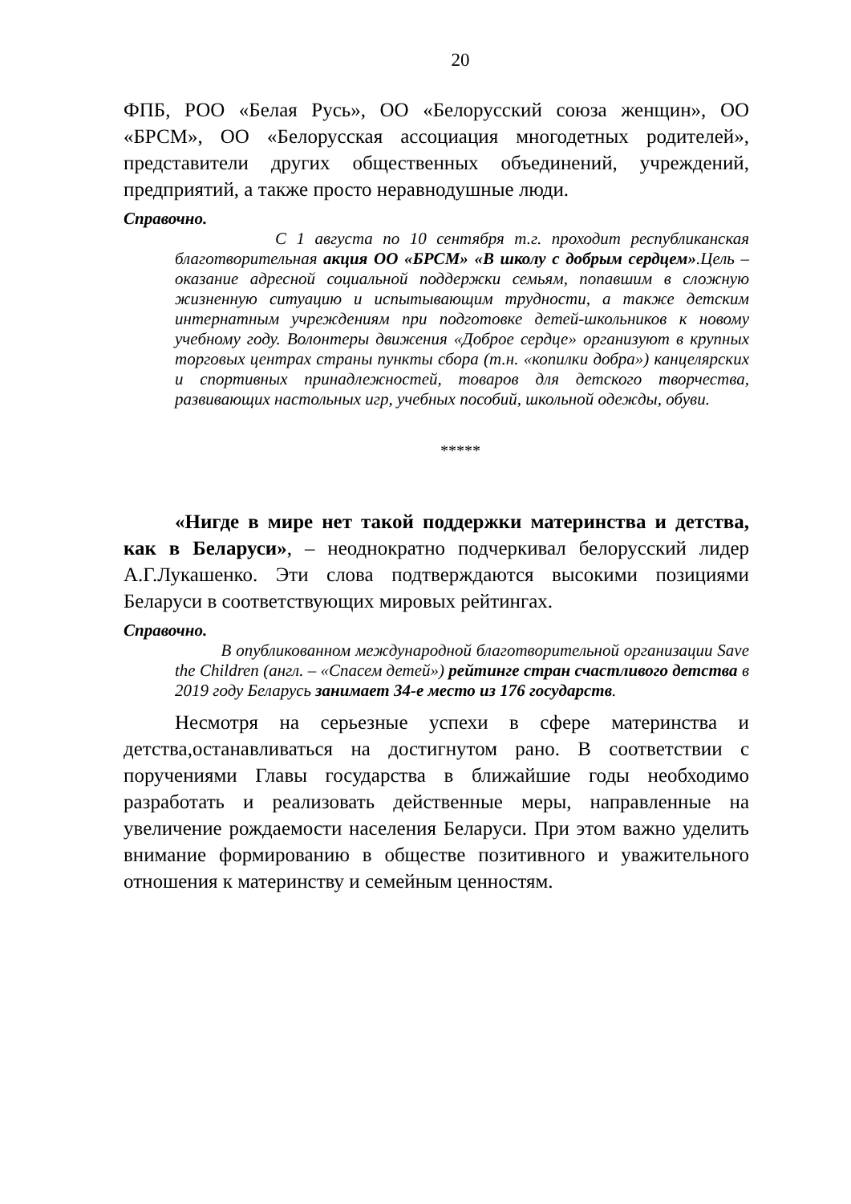20
ФПБ, РОО «Белая Русь», ОО «Белорусский союза женщин», ОО «БРСМ», ОО «Белорусская ассоциация многодетных родителей», представители других общественных объединений, учреждений, предприятий, а также просто неравнодушные люди.
Справочно.
С 1 августа по 10 сентября т.г. проходит республиканская благотворительная акция ОО «БРСМ» «В школу с добрым сердцем».Цель – оказание адресной социальной поддержки семьям, попавшим в сложную жизненную ситуацию и испытывающим трудности, а также детским интернатным учреждениям при подготовке детей-школьников к новому учебному году. Волонтеры движения «Доброе сердце» организуют в крупных торговых центрах страны пункты сбора (т.н. «копилки добра») канцелярских и спортивных принадлежностей, товаров для детского творчества, развивающих настольных игр, учебных пособий, школьной одежды, обуви.
*****
«Нигде в мире нет такой поддержки материнства и детства, как в Беларуси», – неоднократно подчеркивал белорусский лидер А.Г.Лукашенко. Эти слова подтверждаются высокими позициями Беларуси в соответствующих мировых рейтингах.
Справочно.
В опубликованном международной благотворительной организации Save the Children (англ. – «Спасем детей») рейтинге стран счастливого детства в 2019 году Беларусь занимает 34-е место из 176 государств.
Несмотря на серьезные успехи в сфере материнства и детства,останавливаться на достигнутом рано. В соответствии с поручениями Главы государства в ближайшие годы необходимо разработать и реализовать действенные меры, направленные на увеличение рождаемости населения Беларуси. При этом важно уделить внимание формированию в обществе позитивного и уважительного отношения к материнству и семейным ценностям.